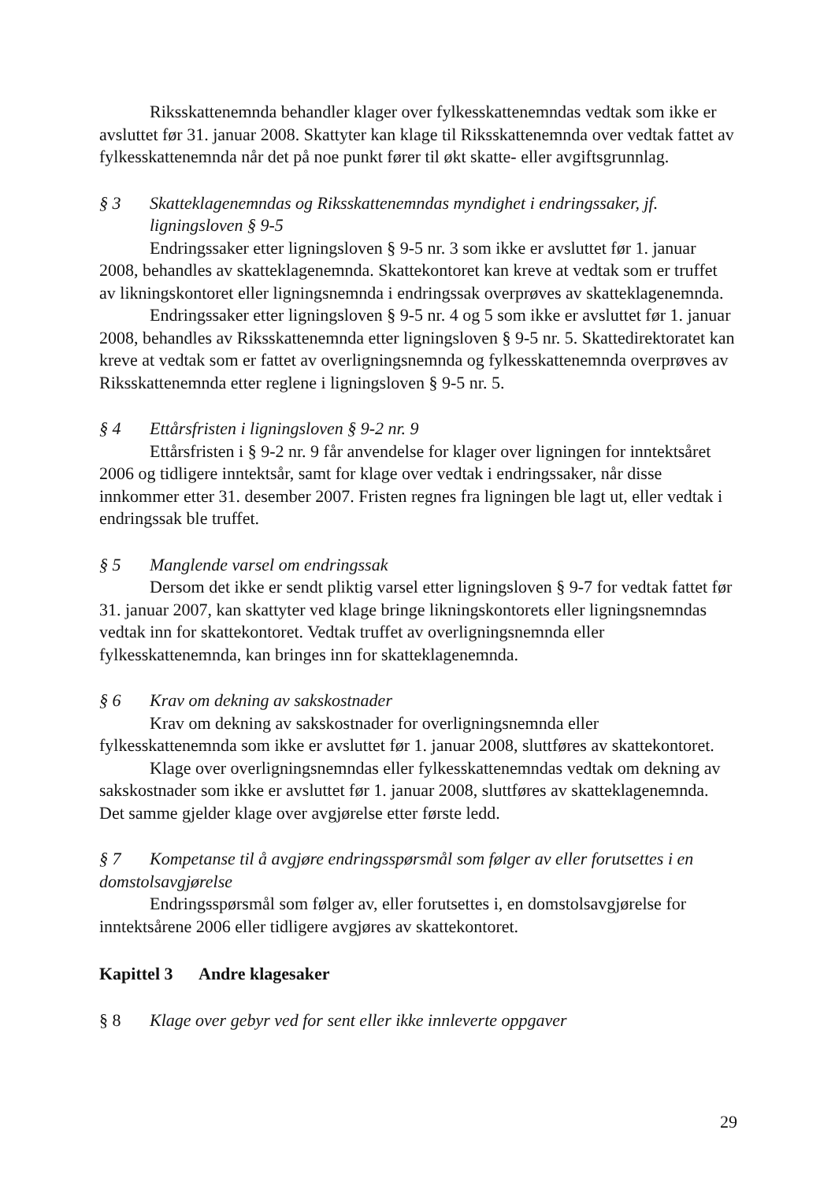Riksskattenemnda behandler klager over fylkesskattenemndas vedtak som ikke er avsluttet før 31. januar 2008. Skattyter kan klage til Riksskattenemnda over vedtak fattet av fylkesskattenemnda når det på noe punkt fører til økt skatte- eller avgiftsgrunnlag.
§ 3 Skatteklagenemndas og Riksskattenemndas myndighet i endringssaker, jf. ligningsloven § 9-5
Endringssaker etter ligningsloven § 9-5 nr. 3 som ikke er avsluttet før 1. januar 2008, behandles av skatteklagenemnda. Skattekontoret kan kreve at vedtak som er truffet av likningskontoret eller ligningsnemnda i endringssak overprøves av skatteklagenemnda.
Endringssaker etter ligningsloven § 9-5 nr. 4 og 5 som ikke er avsluttet før 1. januar 2008, behandles av Riksskattenemnda etter ligningsloven § 9-5 nr. 5. Skattedirektoratet kan kreve at vedtak som er fattet av overligningsnemnda og fylkesskattenemnda overprøves av Riksskattenemnda etter reglene i ligningsloven § 9-5 nr. 5.
§ 4 Ettårsfristen i ligningsloven § 9-2 nr. 9
Ettårsfristen i § 9-2 nr. 9 får anvendelse for klager over ligningen for inntektsåret 2006 og tidligere inntektsår, samt for klage over vedtak i endringssaker, når disse innkommer etter 31. desember 2007. Fristen regnes fra ligningen ble lagt ut, eller vedtak i endringssak ble truffet.
§ 5 Manglende varsel om endringssak
Dersom det ikke er sendt pliktig varsel etter ligningsloven § 9-7 for vedtak fattet før 31. januar 2007, kan skattyter ved klage bringe likningskontorets eller ligningsnemndas vedtak inn for skattekontoret. Vedtak truffet av overligningsnemnda eller fylkesskattenemnda, kan bringes inn for skatteklagenemnda.
§ 6 Krav om dekning av sakskostnader
Krav om dekning av sakskostnader for overligningsnemnda eller fylkesskattenemnda som ikke er avsluttet før 1. januar 2008, sluttføres av skattekontoret.
Klage over overligningsnemndas eller fylkesskattenemndas vedtak om dekning av sakskostnader som ikke er avsluttet før 1. januar 2008, sluttføres av skatteklagenemnda. Det samme gjelder klage over avgjørelse etter første ledd.
§ 7 Kompetanse til å avgjøre endringsspørsmål som følger av eller forutsettes i en domstolsavgjørelse
Endringsspørsmål som følger av, eller forutsettes i, en domstolsavgjørelse for inntektsårene 2006 eller tidligere avgjøres av skattekontoret.
Kapittel 3 Andre klagesaker
§ 8 Klage over gebyr ved for sent eller ikke innleverte oppgaver
29